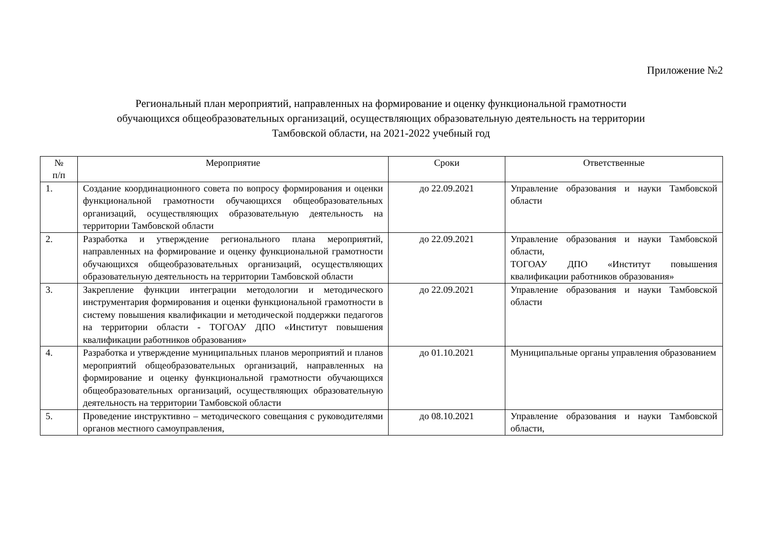Приложение №2
Региональный план мероприятий, направленных на формирование и оценку функциональной грамотности
обучающихся общеобразовательных организаций, осуществляющих образовательную деятельность на территории
Тамбовской области, на 2021-2022 учебный год
| № п/п | Мероприятие | Сроки | Ответственные |
| --- | --- | --- | --- |
| 1. | Создание координационного совета по вопросу формирования и оценки функциональной грамотности обучающихся общеобразовательных организаций, осуществляющих образовательную деятельность на территории Тамбовской области | до 22.09.2021 | Управление образования и науки Тамбовской области |
| 2. | Разработка и утверждение регионального плана мероприятий, направленных на формирование и оценку функциональной грамотности обучающихся общеобразовательных организаций, осуществляющих образовательную деятельность на территории Тамбовской области | до 22.09.2021 | Управление образования и науки Тамбовской области, ТОГОАУ ДПО «Институт повышения квалификации работников образования» |
| 3. | Закрепление функции интеграции методологии и методического инструментария формирования и оценки функциональной грамотности в систему повышения квалификации и методической поддержки педагогов на территории области - ТОГОАУ ДПО «Институт повышения квалификации работников образования» | до 22.09.2021 | Управление образования и науки Тамбовской области |
| 4. | Разработка и утверждение муниципальных планов мероприятий и планов мероприятий общеобразовательных организаций, направленных на формирование и оценку функциональной грамотности обучающихся общеобразовательных организаций, осуществляющих образовательную деятельность на территории Тамбовской области | до 01.10.2021 | Муниципальные органы управления образованием |
| 5. | Проведение инструктивно – методического совещания с руководителями органов местного самоуправления, | до 08.10.2021 | Управление образования и науки Тамбовской области, |